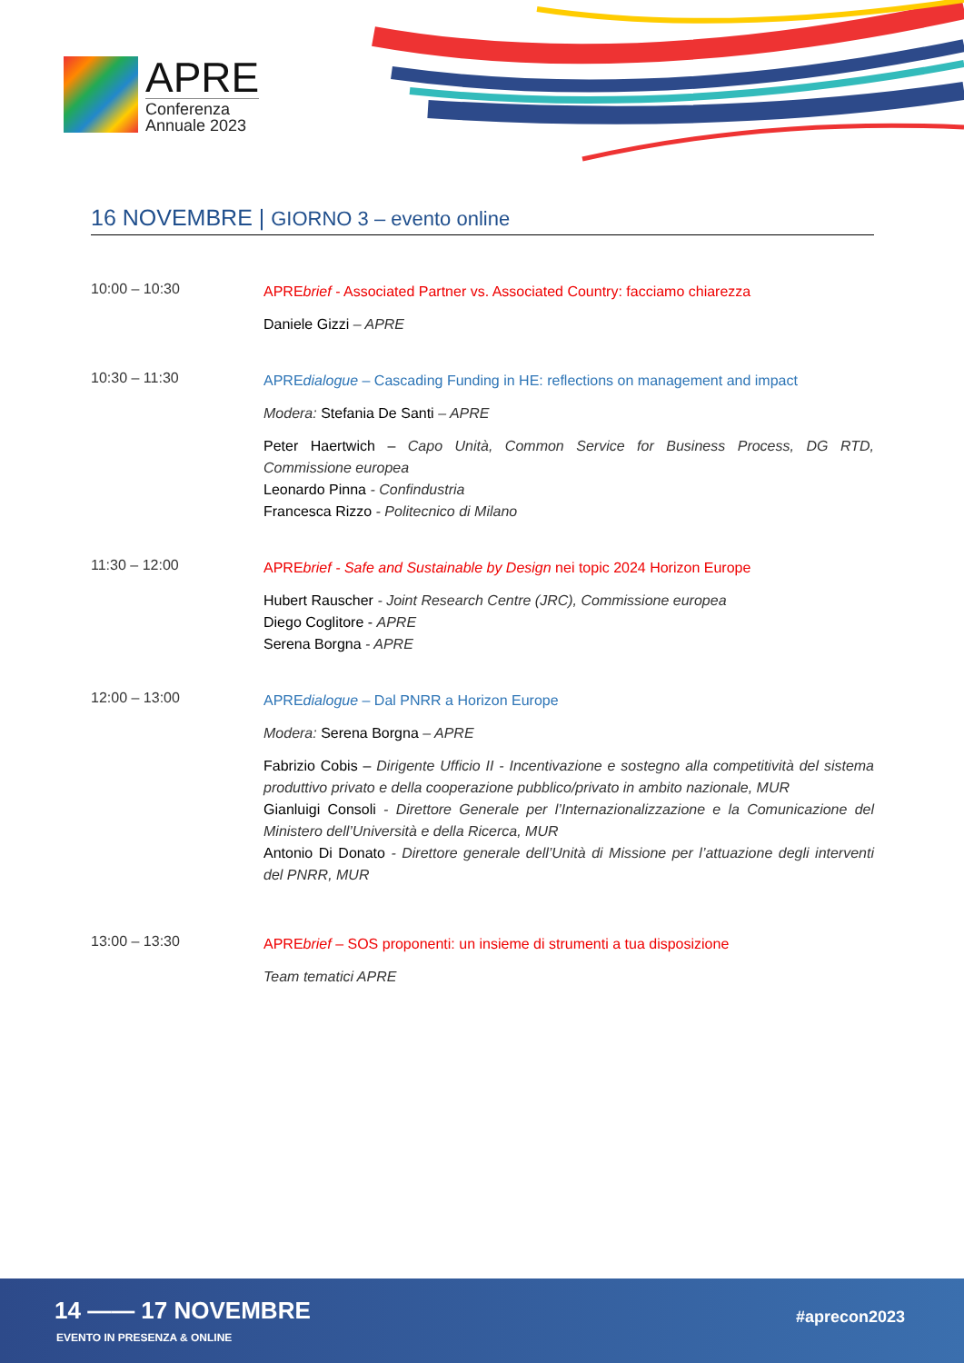APRE
Conferenza
Annuale 2023
16 NOVEMBRE | GIORNO 3 – evento online
10:00 – 10:30
APREbrief - Associated Partner vs. Associated Country: facciamo chiarezza
Daniele Gizzi – APRE
10:30 – 11:30
APREdialogue – Cascading Funding in HE: reflections on management and impact
Modera: Stefania De Santi – APRE
Peter Haertwich – Capo Unità, Common Service for Business Process, DG RTD, Commissione europea
Leonardo Pinna - Confindustria
Francesca Rizzo - Politecnico di Milano
11:30 – 12:00
APREbrief - Safe and Sustainable by Design nei topic 2024 Horizon Europe
Hubert Rauscher - Joint Research Centre (JRC), Commissione europea
Diego Coglitore - APRE
Serena Borgna - APRE
12:00 – 13:00
APREdialogue – Dal PNRR a Horizon Europe
Modera: Serena Borgna – APRE
Fabrizio Cobis – Dirigente Ufficio II - Incentivazione e sostegno alla competitività del sistema produttivo privato e della cooperazione pubblico/privato in ambito nazionale, MUR
Gianluigi Consoli - Direttore Generale per l’Internazionalizzazione e la Comunicazione del Ministero dell’Università e della Ricerca, MUR
Antonio Di Donato - Direttore generale dell’Unità di Missione per l’attuazione degli interventi del PNRR, MUR
13:00 – 13:30
APREbrief – SOS proponenti: un insieme di strumenti a tua disposizione
Team tematici APRE
14 —— 17 NOVEMBRE
EVENTO IN PRESENZA & ONLINE
#aprecon2023